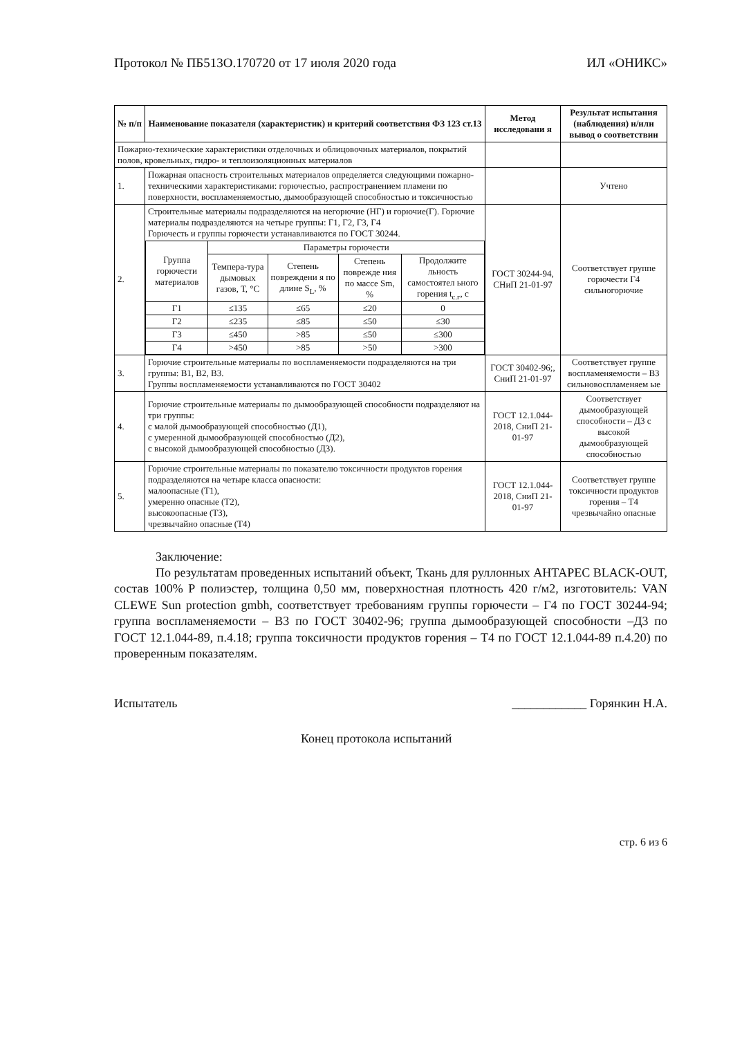Протокол № ПБ513О.170720 от 17 июля 2020 года ИЛ «ОНИКС»
| № п/п | Наименование показателя (характеристик) и критерий соответствия ФЗ 123 ст.13 | Метод исследовани я | Результат испытания (наблюдения) и/или вывод о соответствии |
| --- | --- | --- | --- |
| Пожарно-технические характеристики отделочных и облицовочных материалов, покрытий полов, кровельных, гидро- и теплоизоляционных материалов | | | |
| 1. | Пожарная опасность строительных материалов определяется следующими пожарно-техническими характеристиками: горючестью, распространением пламени по поверхности, воспламеняемостью, дымообразующей способностью и токсичностью | | Учтено |
| 2. | Строительные материалы подразделяются на негорючие (НГ) и горючие(Г). Горючие материалы подразделяются на четыре группы: Г1, Г2, Г3, Г4 Горючесть и группы горючести устанавливаются по ГОСТ 30244. / Группа горючести материалов / Параметры горючести / / / / / / Темпера-тура дымовых газов, Т, °С / Степень повреждени я по длине S<sub>L</sub>, % / Степень поврежде ния по массе Sm, % / Продолжите льность самостоятел ьного горения t<sub>с.г</sub>, с / / Г1 / ≤135 / ≤65 / ≤20 / 0 / / Г2 / ≤235 / ≤85 / ≤50 / ≤30 / / Г3 / ≤450 / >85 / ≤50 / ≤300 / / Г4 / >450 / >85 / >50 / >300 / | ГОСТ 30244-94, СНиП 21-01-97 | Соответствует группе горючести Г4 сильногорючие |
| 3. | Горючие строительные материалы по воспламеняемости подразделяются на три группы: В1, В2, В3. Группы воспламеняемости устанавливаются по ГОСТ 30402 | ГОСТ 30402-96;, СниП 21-01-97 | Соответствует группе воспламеняемости – В3 сильновоспламеняем ые |
| 4. | Горючие строительные материалы по дымообразующей способности подразделяют на три группы: с малой дымообразующей способностью (Д1), с умеренной дымообразующей способностью (Д2), с высокой дымообразующей способностью (Д3). | ГОСТ 12.1.044-2018, СниП 21-01-97 | Соответствует дымообразующей способности – Д3 с высокой дымообразующей способностью |
| 5. | Горючие строительные материалы по показателю токсичности продуктов горения подразделяются на четыре класса опасности: малоопасные (Т1), умеренно опасные (Т2), высокоопасные (Т3), чрезвычайно опасные (Т4) | ГОСТ 12.1.044-2018, СниП 21-01-97 | Соответствует группе токсичности продуктов горения – Т4 чрезвычайно опасные |
Заключение:
По результатам проведенных испытаний объект, Ткань для руллонных АНТАРЕС BLACK-OUT, состав 100% Р полиэстер, толщина 0,50 мм, поверхностная плотность 420 г/м2, изготовитель: VAN CLEWE Sun protection gmbh, соответствует требованиям группы горючести – Г4 по ГОСТ 30244-94; группа воспламеняемости – В3 по ГОСТ 30402-96; группа дымообразующей способности –Д3 по ГОСТ 12.1.044-89, п.4.18; группа токсичности продуктов горения – Т4 по ГОСТ 12.1.044-89 п.4.20) по проверенным показателям.
Испытатель ____________ Горянкин Н.А.
Конец протокола испытаний
стр. 6 из 6